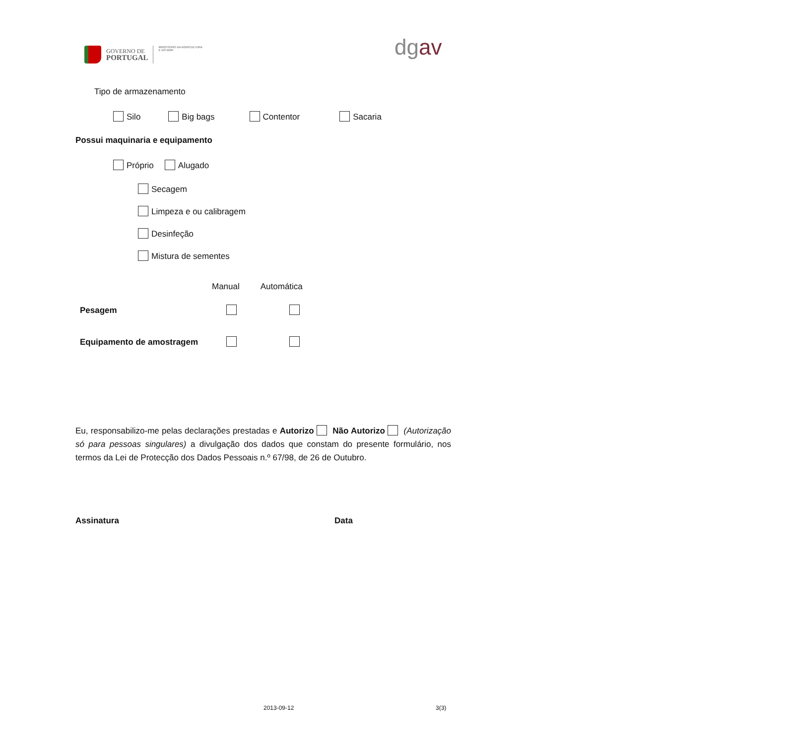GOVERNO DE
PORTUGAL
MINISTÉRIO DA AGRICULTURA
E DO MAR
dgav
Tipo de armazenamento
Silo Big bags Contentor Sacaria
Possui maquinaria e equipamento
Próprio Alugado
Secagem
Limpeza e ou calibragem
Desinfeção
Mistura de sementes
Manual Automática
Pesagem
Equipamento de amostragem
Eu, responsabilizo-me pelas declarações prestadas e Autorizo Não Autorizo (Autorização só para pessoas singulares) a divulgação dos dados que constam do presente formulário, nos termos da Lei de Protecção dos Dados Pessoais n.º 67/98, de 26 de Outubro.
Assinatura Data
2013-09-12 3(3)